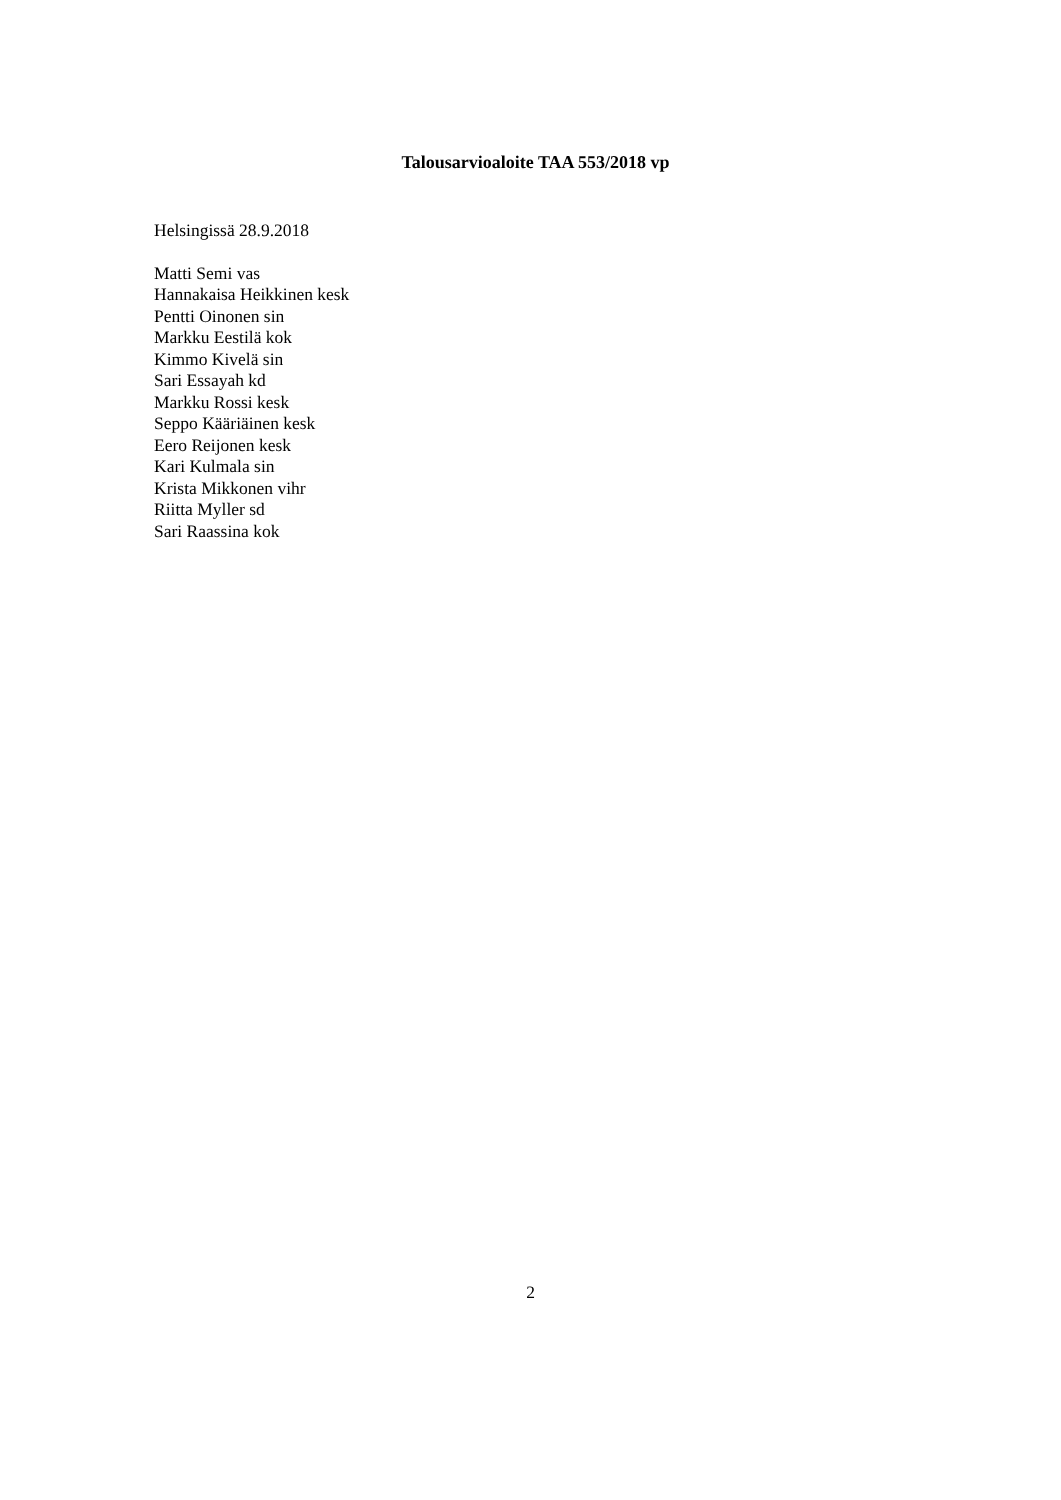Talousarvioaloite TAA 553/2018 vp
Helsingissä 28.9.2018
Matti Semi vas
Hannakaisa Heikkinen kesk
Pentti Oinonen sin
Markku Eestilä kok
Kimmo Kivelä sin
Sari Essayah kd
Markku Rossi kesk
Seppo Kääriäinen kesk
Eero Reijonen kesk
Kari Kulmala sin
Krista Mikkonen vihr
Riitta Myller sd
Sari Raassina kok
2